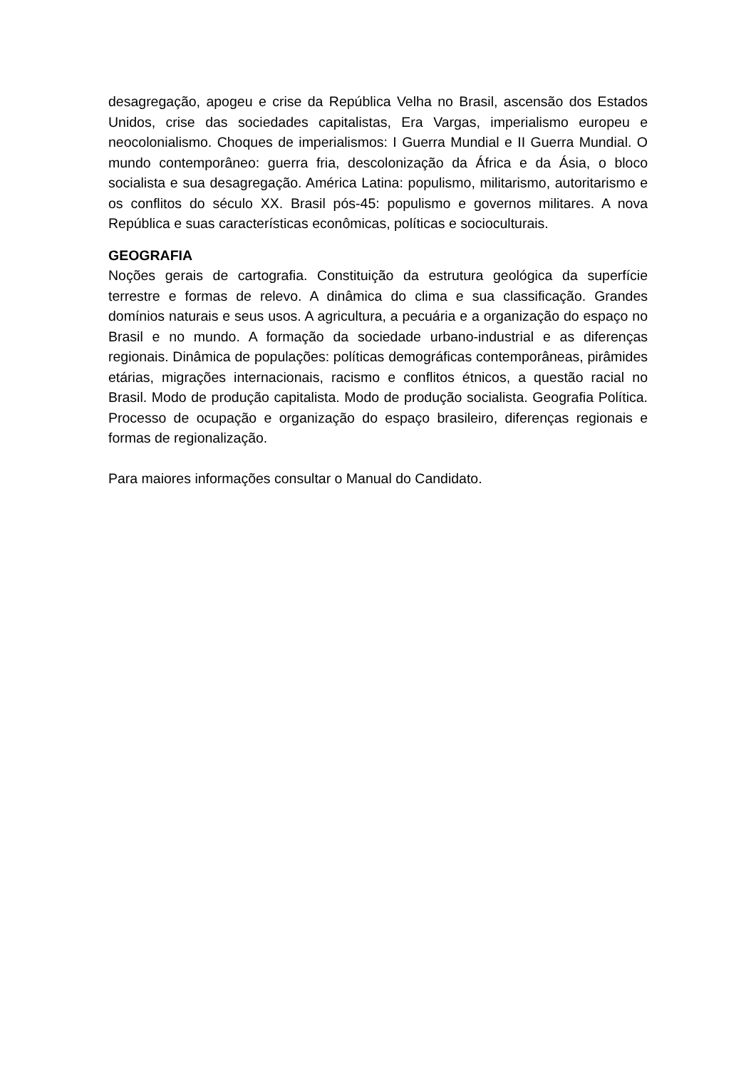desagregação, apogeu e crise da República Velha no Brasil, ascensão dos Estados Unidos, crise das sociedades capitalistas, Era Vargas, imperialismo europeu e neocolonialismo. Choques de imperialismos: I Guerra Mundial e II Guerra Mundial. O mundo contemporâneo: guerra fria, descolonização da África e da Ásia, o bloco socialista e sua desagregação. América Latina: populismo, militarismo, autoritarismo e os conflitos do século XX. Brasil pós-45: populismo e governos militares. A nova República e suas características econômicas, políticas e socioculturais.
GEOGRAFIA
Noções gerais de cartografia. Constituição da estrutura geológica da superfície terrestre e formas de relevo. A dinâmica do clima e sua classificação. Grandes domínios naturais e seus usos. A agricultura, a pecuária e a organização do espaço no Brasil e no mundo. A formação da sociedade urbano-industrial e as diferenças regionais. Dinâmica de populações: políticas demográficas contemporâneas, pirâmides etárias, migrações internacionais, racismo e conflitos étnicos, a questão racial no Brasil. Modo de produção capitalista. Modo de produção socialista. Geografia Política. Processo de ocupação e organização do espaço brasileiro, diferenças regionais e formas de regionalização.
Para maiores informações consultar o Manual do Candidato.